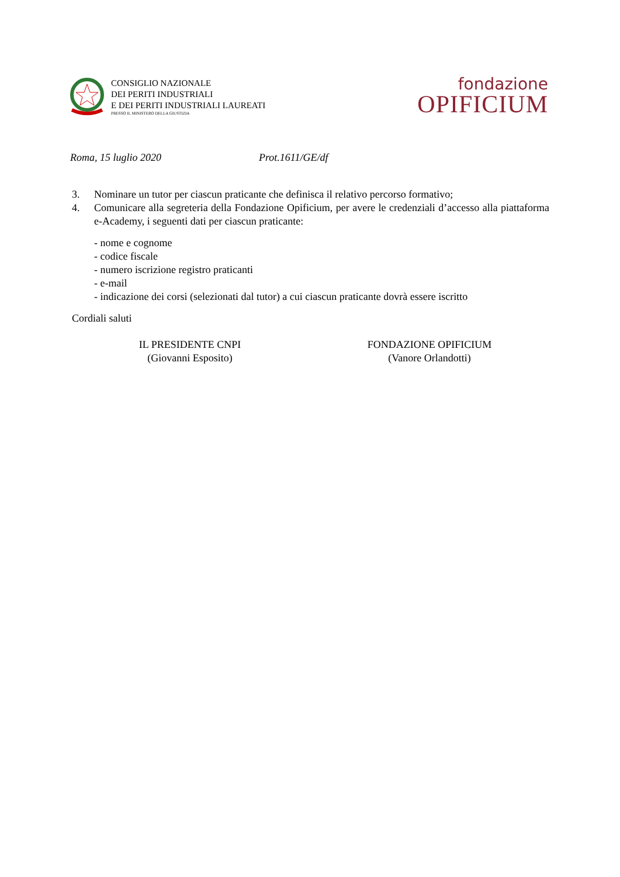CONSIGLIO NAZIONALE
DEI PERITI INDUSTRIALI
E DEI PERITI INDUSTRIALI LAUREATI
PRESSO IL MINISTERO DELLA GIUSTIZIA
fondazione
OPIFICIUM
Roma, 15 luglio 2020 Prot.1611/GE/df
3. Nominare un tutor per ciascun praticante che definisca il relativo percorso formativo;
4. Comunicare alla segreteria della Fondazione Opificium, per avere le credenziali d’accesso alla piattaforma e-Academy, i seguenti dati per ciascun praticante:
- nome e cognome
- codice fiscale
- numero iscrizione registro praticanti
- e-mail
- indicazione dei corsi (selezionati dal tutor) a cui ciascun praticante dovrà essere iscritto
Cordiali saluti
IL PRESIDENTE CNPI
(Giovanni Esposito)
FONDAZIONE OPIFICIUM
(Vanore Orlandotti)